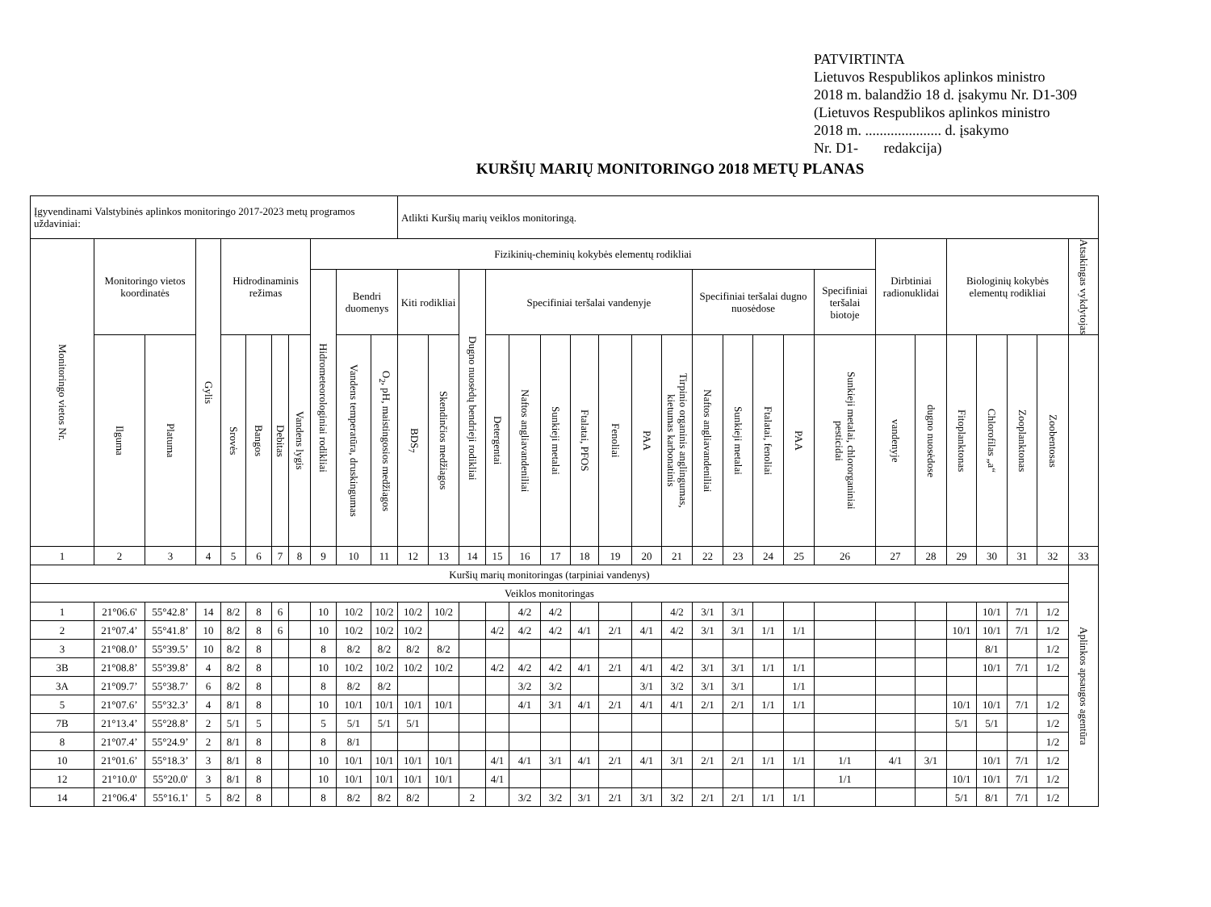PATVIRTINTA
Lietuvos Respublikos aplinkos ministro
2018 m. balandžio 18 d. įsakymu Nr. D1-309
(Lietuvos Respublikos aplinkos ministro
2018 m. ..................... d. įsakymo
Nr. D1- redakcija)
KURŠIŲ MARIŲ MONITORINGO 2018 METŲ PLANAS
| Įgyvendinami Valstybinės aplinkos monitoringo 2017-2023 metų programos uždaviniai: | | | | | | | | | | | Atlikti Kuršių marių veiklos monitoringą. | | | | | | | | | | | | | | | | | | | | | |
| Monitoringo vietos Nr. | Monitoringo vietos koordinatės | | Gylis | Hidrodinaminis režimas | | | | Fizikinių-cheminių kokybės elementų rodikliai | | | | | | | | | | | | | | | | | | Dirbtiniai radionuklidai | | Biologinių kokybės elementų rodikliai | | | | Atsakingas vykdytojas |
| | | | | | | | | Hidrometeorologiniai rodikliai | Bendri duomenys | | Kiti rodikliai | | Dugno nuosėdų bendrieji rodikliai | Specifiniai teršalai vandenyje | | | | | | | Specifiniai teršalai dugno nuosėdose | | | | Specifiniai teršalai biotoje | | | | | | | |
| | Ilguma | Platuma | | Srovės | Bangos | Debitas | Vandens lygis | | Vandens temperatūra, druskingumas | O<sub>2</sub>, pH, maistingosios medžiagos | BDS<sub>7</sub> | Skendinčios medžiagos | | Detergentai | Naftos angliavandeniliai | Sunkieji metalai | Ftalatai, PFOS | Fenoliai | PAA | Tirpinio organinis anglingumas, kietumas karbonatinis | Naftos angliavandeniliai | Sunkieji metalai | Ftalatai, fenoliai | PAA | Sunkieji metalai, chlororganiniai pesticidai | vandenyje | dugno nuosėdose | Fitoplanktonas | Chlorofilas „a“ | Zooplanktonas | Zoobentosas | |
| 1 | 2 | 3 | 4 | 5 | 6 | 7 | 8 | 9 | 10 | 11 | 12 | 13 | 14 | 15 | 16 | 17 | 18 | 19 | 20 | 21 | 22 | 23 | 24 | 25 | 26 | 27 | 28 | 29 | 30 | 31 | 32 | 33 |
| Kuršių marių monitoringas (tarpiniai vandenys) | | | | | | | | | | | | | | | | | | | | | | | | | | | | | | | | Aplinkos apsaugos agentūra |
| Veiklos monitoringas | | | | | | | | | | | | | | | | | | | | | | | | | | | | | | | | |
| 1 | 21°06.6' | 55°42.8’ | 14 | 8/2 | 8 | 6 | | 10 | 10/2 | 10/2 | 10/2 | 10/2 | | | 4/2 | 4/2 | | | | 4/2 | 3/1 | 3/1 | | | | | | | 10/1 | 7/1 | 1/2 | |
| 2 | 21°07.4’ | 55°41.8’ | 10 | 8/2 | 8 | 6 | | 10 | 10/2 | 10/2 | 10/2 | | | 4/2 | 4/2 | 4/2 | 4/1 | 2/1 | 4/1 | 4/2 | 3/1 | 3/1 | 1/1 | 1/1 | | | | 10/1 | 10/1 | 7/1 | 1/2 | |
| 3 | 21°08.0’ | 55°39.5’ | 10 | 8/2 | 8 | | | 8 | 8/2 | 8/2 | 8/2 | 8/2 | | | | | | | | | | | | | | | | | 8/1 | | 1/2 | |
| 3B | 21°08.8’ | 55°39.8’ | 4 | 8/2 | 8 | | | 10 | 10/2 | 10/2 | 10/2 | 10/2 | | 4/2 | 4/2 | 4/2 | 4/1 | 2/1 | 4/1 | 4/2 | 3/1 | 3/1 | 1/1 | 1/1 | | | | | 10/1 | 7/1 | 1/2 | |
| 3A | 21°09.7’ | 55°38.7’ | 6 | 8/2 | 8 | | | 8 | 8/2 | 8/2 | | | | | 3/2 | 3/2 | | | 3/1 | 3/2 | 3/1 | 3/1 | | 1/1 | | | | | | | | |
| 5 | 21°07.6’ | 55°32.3’ | 4 | 8/1 | 8 | | | 10 | 10/1 | 10/1 | 10/1 | 10/1 | | | 4/1 | 3/1 | 4/1 | 2/1 | 4/1 | 4/1 | 2/1 | 2/1 | 1/1 | 1/1 | | | | 10/1 | 10/1 | 7/1 | 1/2 | |
| 7B | 21°13.4’ | 55°28.8’ | 2 | 5/1 | 5 | | | 5 | 5/1 | 5/1 | 5/1 | | | | | | | | | | | | | | | | | 5/1 | 5/1 | | 1/2 | |
| 8 | 21°07.4’ | 55°24.9’ | 2 | 8/1 | 8 | | | 8 | 8/1 | | | | | | | | | | | | | | | | | | | | | | 1/2 | |
| 10 | 21°01.6’ | 55°18.3’ | 3 | 8/1 | 8 | | | 10 | 10/1 | 10/1 | 10/1 | 10/1 | | 4/1 | 4/1 | 3/1 | 4/1 | 2/1 | 4/1 | 3/1 | 2/1 | 2/1 | 1/1 | 1/1 | 1/1 | 4/1 | 3/1 | | 10/1 | 7/1 | 1/2 | |
| 12 | 21°10.0' | 55°20.0' | 3 | 8/1 | 8 | | | 10 | 10/1 | 10/1 | 10/1 | 10/1 | | 4/1 | | | | | | | | | | | 1/1 | | | 10/1 | 10/1 | 7/1 | 1/2 | |
| 14 | 21°06.4' | 55°16.1' | 5 | 8/2 | 8 | | | 8 | 8/2 | 8/2 | 8/2 | | 2 | | 3/2 | 3/2 | 3/1 | 2/1 | 3/1 | 3/2 | 2/1 | 2/1 | 1/1 | 1/1 | | | | 5/1 | 8/1 | 7/1 | 1/2 | |